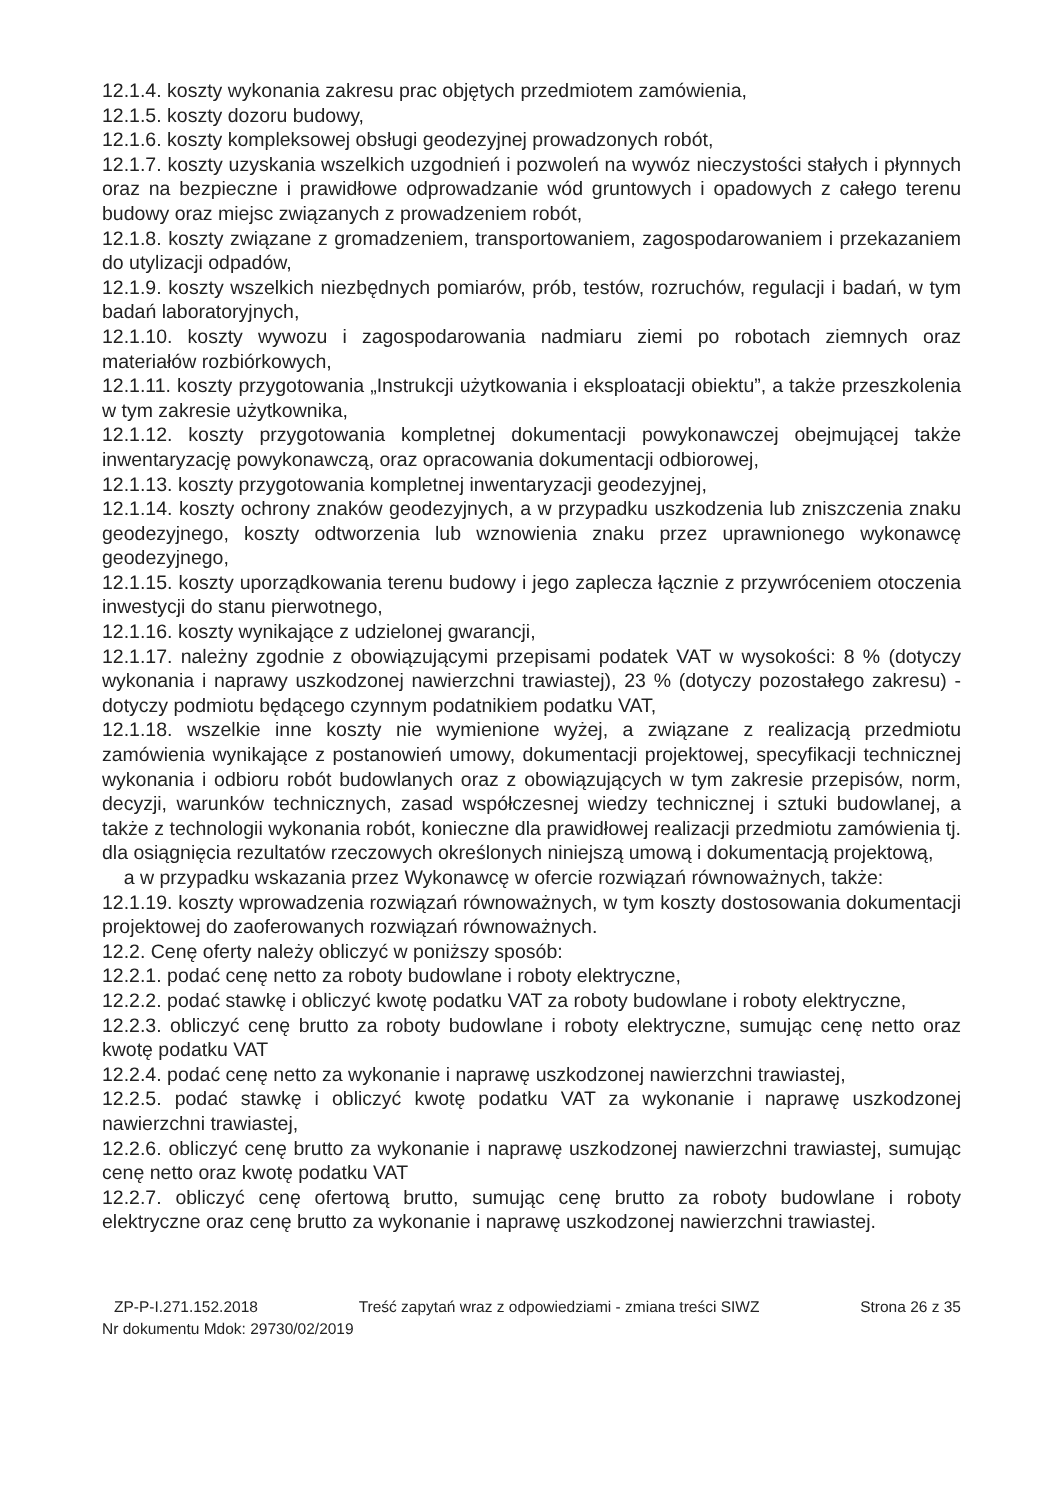12.1.4. koszty wykonania zakresu prac objętych przedmiotem zamówienia,
12.1.5. koszty dozoru budowy,
12.1.6. koszty kompleksowej obsługi geodezyjnej prowadzonych robót,
12.1.7. koszty uzyskania wszelkich uzgodnień i pozwoleń na wywóz nieczystości stałych i płynnych oraz na bezpieczne i prawidłowe odprowadzanie wód gruntowych i opadowych z całego terenu budowy oraz miejsc związanych z prowadzeniem robót,
12.1.8. koszty związane z gromadzeniem, transportowaniem, zagospodarowaniem i przekazaniem do utylizacji odpadów,
12.1.9. koszty wszelkich niezbędnych pomiarów, prób, testów, rozruchów, regulacji i badań, w tym badań laboratoryjnych,
12.1.10. koszty wywozu i zagospodarowania nadmiaru ziemi po robotach ziemnych oraz materiałów rozbiórkowych,
12.1.11. koszty przygotowania „Instrukcji użytkowania i eksploatacji obiektu”, a także przeszkolenia w tym zakresie użytkownika,
12.1.12. koszty przygotowania kompletnej dokumentacji powykonawczej obejmującej także inwentaryzację powykonawczą, oraz opracowania dokumentacji odbiorowej,
12.1.13. koszty przygotowania kompletnej inwentaryzacji geodezyjnej,
12.1.14. koszty ochrony znaków geodezyjnych, a w przypadku uszkodzenia lub zniszczenia znaku geodezyjnego, koszty odtworzenia lub wznowienia znaku przez uprawnionego wykonawcę geodezyjnego,
12.1.15. koszty uporządkowania terenu budowy i jego zaplecza łącznie z przywróceniem otoczenia inwestycji do stanu pierwotnego,
12.1.16. koszty wynikające z udzielonej gwarancji,
12.1.17. należny zgodnie z obowiązującymi przepisami podatek VAT w wysokości: 8 % (dotyczy wykonania i naprawy uszkodzonej nawierzchni trawiastej), 23 % (dotyczy pozostałego zakresu) - dotyczy podmiotu będącego czynnym podatnikiem podatku VAT,
12.1.18. wszelkie inne koszty nie wymienione wyżej, a związane z realizacją przedmiotu zamówienia wynikające z postanowień umowy, dokumentacji projektowej, specyfikacji technicznej wykonania i odbioru robót budowlanych oraz z obowiązujących w tym zakresie przepisów, norm, decyzji, warunków technicznych, zasad współczesnej wiedzy technicznej i sztuki budowlanej, a także z technologii wykonania robót, konieczne dla prawidłowej realizacji przedmiotu zamówienia tj. dla osiągnięcia rezultatów rzeczowych określonych niniejszą umową i dokumentacją projektową,
a w przypadku wskazania przez Wykonawcę w ofercie rozwiązań równoważnych, także:
12.1.19. koszty wprowadzenia rozwiązań równoważnych, w tym koszty dostosowania dokumentacji projektowej do zaoferowanych rozwiązań równoważnych.
12.2. Cenę oferty należy obliczyć w poniższy sposób:
12.2.1. podać cenę netto za roboty budowlane i roboty elektryczne,
12.2.2. podać stawkę i obliczyć kwotę podatku VAT za roboty budowlane i roboty elektryczne,
12.2.3. obliczyć cenę brutto za roboty budowlane i roboty elektryczne, sumując cenę netto oraz kwotę podatku VAT
12.2.4. podać cenę netto za wykonanie i naprawę uszkodzonej nawierzchni trawiastej,
12.2.5. podać stawkę i obliczyć kwotę podatku VAT za wykonanie i naprawę uszkodzonej nawierzchni trawiastej,
12.2.6. obliczyć cenę brutto za wykonanie i naprawę uszkodzonej nawierzchni trawiastej, sumując cenę netto oraz kwotę podatku VAT
12.2.7. obliczyć cenę ofertową brutto, sumując cenę brutto za roboty budowlane i roboty elektryczne oraz cenę brutto za wykonanie i naprawę uszkodzonej nawierzchni trawiastej.
ZP-P-I.271.152.2018 Treść zapytań wraz z odpowiedziami - zmiana treści SIWZ Strona 26 z 35
Nr dokumentu Mdok: 29730/02/2019